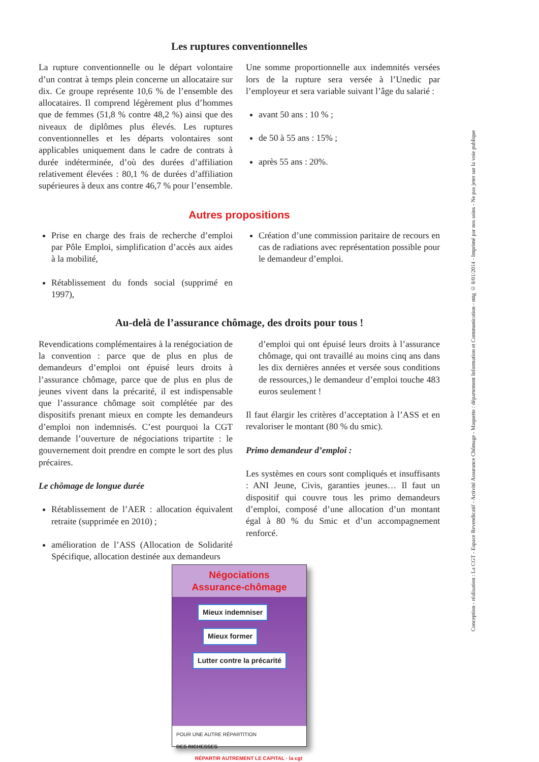Les ruptures conventionnelles
La rupture conventionnelle ou le départ volontaire d’un contrat à temps plein concerne un allocataire sur dix. Ce groupe représente 10,6 % de l’ensemble des allocataires. Il comprend légèrement plus d’hommes que de femmes (51,8 % contre 48,2 %) ainsi que des niveaux de diplômes plus élevés. Les ruptures conventionnelles et les départs volontaires sont applicables uniquement dans le cadre de contrats à durée indéterminée, d’où des durées d’affiliation relativement élevées : 80,1 % de durées d’affiliation supérieures à deux ans contre 46,7 % pour l’ensemble.
Une somme proportionnelle aux indemnités versées lors de la rupture sera versée à l’Unedic par l’employeur et sera variable suivant l’âge du salarié :
avant 50 ans : 10 % ;
de 50 à 55 ans : 15% ;
après 55 ans : 20%.
Autres propositions
Prise en charge des frais de recherche d’emploi par Pôle Emploi, simplification d’accès aux aides à la mobilité,
Rétablissement du fonds social (supprimé en 1997),
Création d’une commission paritaire de recours en cas de radiations avec représentation possible pour le demandeur d’emploi.
Au-delà de l’assurance chômage, des droits pour tous !
Revendications complémentaires à la renégociation de la convention : parce que de plus en plus de demandeurs d’emploi ont épuisé leurs droits à l’assurance chômage, parce que de plus en plus de jeunes vivent dans la précarité, il est indispensable que l’assurance chômage soit complétée par des dispositifs prenant mieux en compte les demandeurs d’emploi non indemnisés. C’est pourquoi la CGT demande l’ouverture de négociations tripartite : le gouvernement doit prendre en compte le sort des plus précaires.
Le chômage de longue durée
Rétablissement de l’AER : allocation équivalent retraite (supprimée en 2010) ;
amélioration de l’ASS (Allocation de Solidarité Spécifique, allocation destinée aux demandeurs
d’emploi qui ont épuisé leurs droits à l’assurance chômage, qui ont travaillé au moins cinq ans dans les dix dernières années et versée sous conditions de ressources,) le demandeur d’emploi touche 483 euros seulement !
Il faut élargir les critères d’acceptation à l’ASS et en revaloriser le montant (80 % du smic).
Primo demandeur d’emploi :
Les systèmes en cours sont compliqués et insuffisants : ANI Jeune, Civis, garanties jeunes… Il faut un dispositif qui couvre tous les primo demandeurs d’emploi, composé d’une allocation d’un montant égal à 80 % du Smic et d’un accompagnement renforcé.
Négociations
Assurance-chômage
Mieux indemniser
Mieux former
Lutter contre la précarité
POUR UNE AUTRE RÉPARTITION
DES RICHESSES RÉPARTIR AUTREMENT LE CAPITAL · la cgt
Conception - réalisation : La CGT - Espace Revendicatif - Activité Assurance Chômage - Maquette : département Information et Communication - mtg © 8/01/2014 - Imprimé par nos soins - Ne pas jeter sur la voie publique